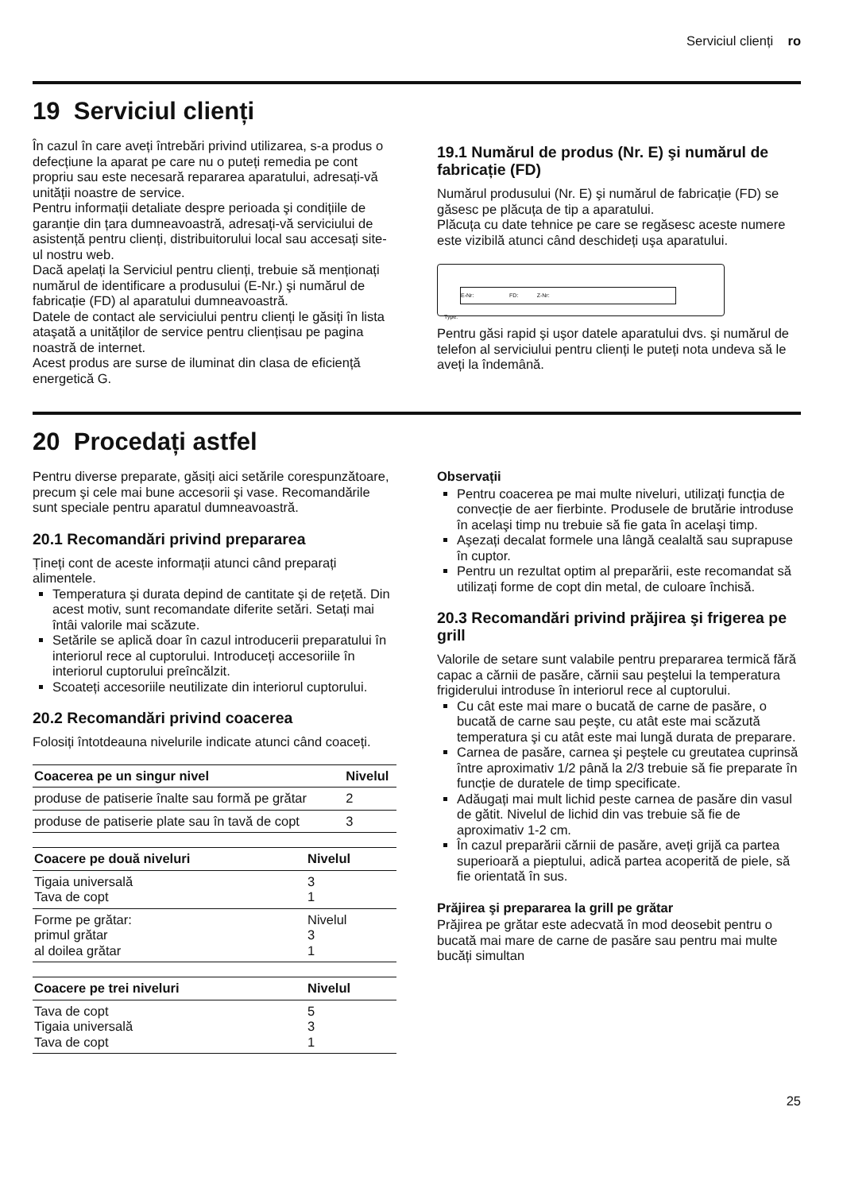Serviciul clienți ro
19 Serviciul clienți
În cazul în care aveți întrebări privind utilizarea, s-a produs o defecțiune la aparat pe care nu o puteți remedia pe cont propriu sau este necesară repararea aparatului, adresați-vă unității noastre de service.
Pentru informații detaliate despre perioada şi condițiile de garanție din țara dumneavoastră, adresați-vă serviciului de asistență pentru clienți, distribuitorului local sau accesați site-ul nostru web.
Dacă apelați la Serviciul pentru clienți, trebuie să menționați numărul de identificare a produsului (E-Nr.) şi numărul de fabricație (FD) al aparatului dumneavoastră.
Datele de contact ale serviciului pentru clienți le găsiți în lista ataşată a unităților de service pentru cliențisau pe pagina noastră de internet.
Acest produs are surse de iluminat din clasa de eficiență energetică G.
19.1 Numărul de produs (Nr. E) şi numărul de fabricație (FD)
Numărul produsului (Nr. E) şi numărul de fabricație (FD) se găsesc pe plăcuța de tip a aparatului.
Plăcuța cu date tehnice pe care se regăsesc aceste numere este vizibilă atunci când deschideți uşa aparatului.
E-Nr: FD: Z-Nr:
Type:
Pentru găsi rapid şi uşor datele aparatului dvs. şi numărul de telefon al serviciului pentru clienți le puteți nota undeva să le aveți la îndemână.
20 Procedați astfel
Pentru diverse preparate, găsiți aici setările corespunzătoare, precum şi cele mai bune accesorii şi vase. Recomandările sunt speciale pentru aparatul dumneavoastră.
20.1 Recomandări privind prepararea
Țineți cont de aceste informații atunci când preparați alimentele.
Temperatura şi durata depind de cantitate şi de rețetă. Din acest motiv, sunt recomandate diferite setări. Setați mai întâi valorile mai scăzute.
Setările se aplică doar în cazul introducerii preparatului în interiorul rece al cuptorului. Introduceți accesoriile în interiorul cuptorului preîncălzit.
Scoateți accesoriile neutilizate din interiorul cuptorului.
20.2 Recomandări privind coacerea
Folosiți întotdeauna nivelurile indicate atunci când coaceți.
| Coacerea pe un singur nivel | Nivelul |
| --- | --- |
| produse de patiserie înalte sau formă pe grătar | 2 |
| produse de patiserie plate sau în tavă de copt | 3 |
| Coacere pe două niveluri | Nivelul |
| --- | --- |
| Tigaia universală Tava de copt | 3 1 |
| Forme pe grătar: primul grătar al doilea grătar | Nivelul 3 1 |
| Coacere pe trei niveluri | Nivelul |
| --- | --- |
| Tava de copt Tigaia universală Tava de copt | 5 3 1 |
Observații
Pentru coacerea pe mai multe niveluri, utilizați funcția de convecție de aer fierbinte. Produsele de brutărie introduse în acelaşi timp nu trebuie să fie gata în acelaşi timp.
Aşezați decalat formele una lângă cealaltă sau suprapuse în cuptor.
Pentru un rezultat optim al preparării, este recomandat să utilizați forme de copt din metal, de culoare închisă.
20.3 Recomandări privind prăjirea şi frigerea pe grill
Valorile de setare sunt valabile pentru prepararea termică fără capac a cărnii de pasăre, cărnii sau peştelui la temperatura frigiderului introduse în interiorul rece al cuptorului.
Cu cât este mai mare o bucată de carne de pasăre, o bucată de carne sau peşte, cu atât este mai scăzută temperatura şi cu atât este mai lungă durata de preparare.
Carnea de pasăre, carnea şi peştele cu greutatea cuprinsă între aproximativ 1/2 până la 2/3 trebuie să fie preparate în funcție de duratele de timp specificate.
Adăugați mai mult lichid peste carnea de pasăre din vasul de gătit. Nivelul de lichid din vas trebuie să fie de aproximativ 1-2 cm.
În cazul preparării cărnii de pasăre, aveți grijă ca partea superioară a pieptului, adică partea acoperită de piele, să fie orientată în sus.
Prăjirea şi prepararea la grill pe grătar
Prăjirea pe grătar este adecvată în mod deosebit pentru o bucată mai mare de carne de pasăre sau pentru mai multe bucăți simultan
25